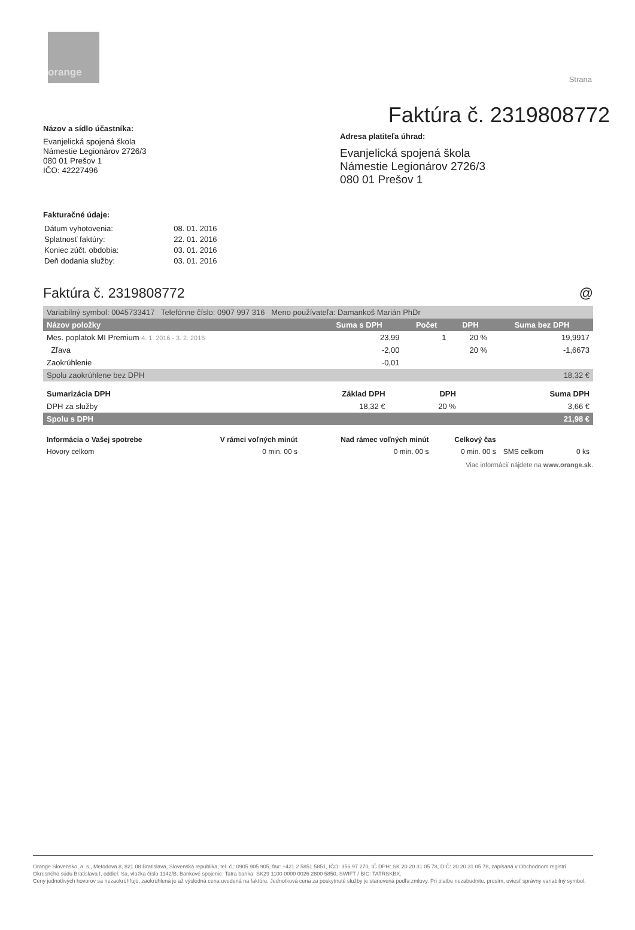orange
Strana
Faktúra č. 2319808772
Názov a sídlo účastníka:
Evanjelická spojená škola
Námestie Legionárov 2726/3
080 01 Prešov 1
IČO: 42227496
Adresa platiteľa úhrad:
Evanjelická spojená škola
Námestie Legionárov 2726/3
080 01 Prešov 1
Fakturačné údaje:
| Dátum vyhotovenia: | 08. 01. 2016 |
| Splatnosť faktúry: | 22. 01. 2016 |
| Koniec zúčt. obdobia: | 03. 01. 2016 |
| Deň dodania služby: | 03. 01. 2016 |
Faktúra č. 2319808772 @
| Variabilný symbol: 0045733417 Telefónne číslo: 0907 997 316 Meno používateľa: Damankoš Marián PhDr | | | | |
| Názov položky | Suma s DPH | Počet | DPH | Suma bez DPH |
| Mes. poplatok MI Premium 4. 1. 2016 - 3. 2. 2016 | 23,99 | 1 | 20 % | 19,9917 |
| Zľava | -2,00 | | 20 % | -1,6673 |
| Zaokrúhlenie | -0,01 | | | |
| Spolu zaokrúhlene bez DPH | | | | 18,32 € |
| Sumarizácia DPH | Základ DPH | DPH | Suma DPH |
| --- | --- | --- | --- |
| DPH za služby | 18,32 € | 20 % | 3,66 € |
| Spolu s DPH | | | 21,98 € |
| Informácia o Vašej spotrebe | V rámci voľných minút | Nad rámec voľných minút | Celkový čas | | |
| --- | --- | --- | --- | --- | --- |
| Hovory celkom | 0 min. 00 s | 0 min. 00 s | 0 min. 00 s | SMS celkom | 0 ks |
Viac informácií nájdete na www.orange.sk.
Orange Slovensko, a. s., Metodova 8, 821 08 Bratislava, Slovenská republika, tel. č.: 0905 905 905, fax: +421 2 5851 5851, IČO: 356 97 270, IČ DPH: SK 20 20 31 05 78, DIČ: 20 20 31 05 78, zapísaná v Obchodnom registri Okresného súdu Bratislava I, oddiel: Sa, vložka číslo 1142/B. Bankové spojenie: Tatra banka: SK29 1100 0000 0026 2800 5850, SWIFT / BIC: TATRSKBX.
Ceny jednotlivých hovorov sa nezaokrúhľujú, zaokrúhlená je až výsledná cena uvedená na faktúre. Jednotková cena za poskytnuté služby je stanovená podľa zmluvy. Pri platbe nezabudnite, prosím, uviesť správny variabilný symbol.